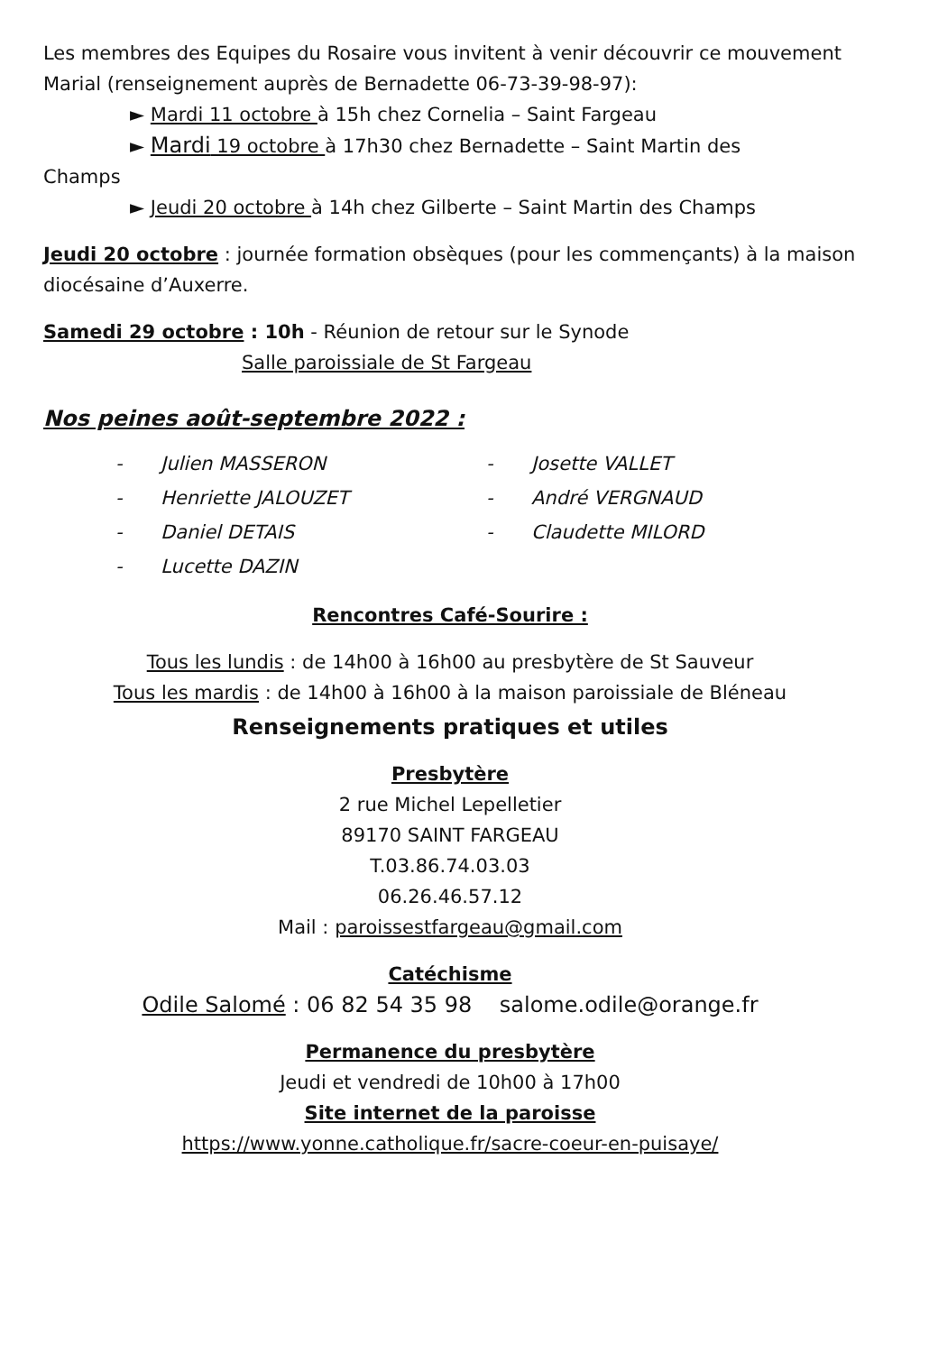Les membres des Equipes du Rosaire vous invitent à venir découvrir ce mouvement Marial (renseignement auprès de Bernadette 06-73-39-98-97):
► Mardi 11 octobre à 15h chez Cornelia – Saint Fargeau
► Mardi 19 octobre à 17h30 chez Bernadette – Saint Martin des
Champs
► Jeudi 20 octobre à 14h chez Gilberte – Saint Martin des Champs
Jeudi 20 octobre : journée formation obsèques (pour les commençants) à la maison diocésaine d’Auxerre.
Samedi 29 octobre : 10h - Réunion de retour sur le Synode
Salle paroissiale de St Fargeau
Nos peines août-septembre 2022 :
- Julien MASSERON
- Henriette JALOUZET
- Daniel DETAIS
- Lucette DAZIN
- Josette VALLET
- André VERGNAUD
- Claudette MILORD
Rencontres Café-Sourire :
Tous les lundis : de 14h00 à 16h00 au presbytère de St Sauveur
Tous les mardis : de 14h00 à 16h00 à la maison paroissiale de Bléneau
Renseignements pratiques et utiles
Presbytère
2 rue Michel Lepelletier
89170 SAINT FARGEAU
T.03.86.74.03.03
06.26.46.57.12
Mail : paroissestfargeau@gmail.com
Catéchisme
Odile Salomé : 06 82 54 35 98 salome.odile@orange.fr
Permanence du presbytère
Jeudi et vendredi de 10h00 à 17h00
Site internet de la paroisse
https://www.yonne.catholique.fr/sacre-coeur-en-puisaye/